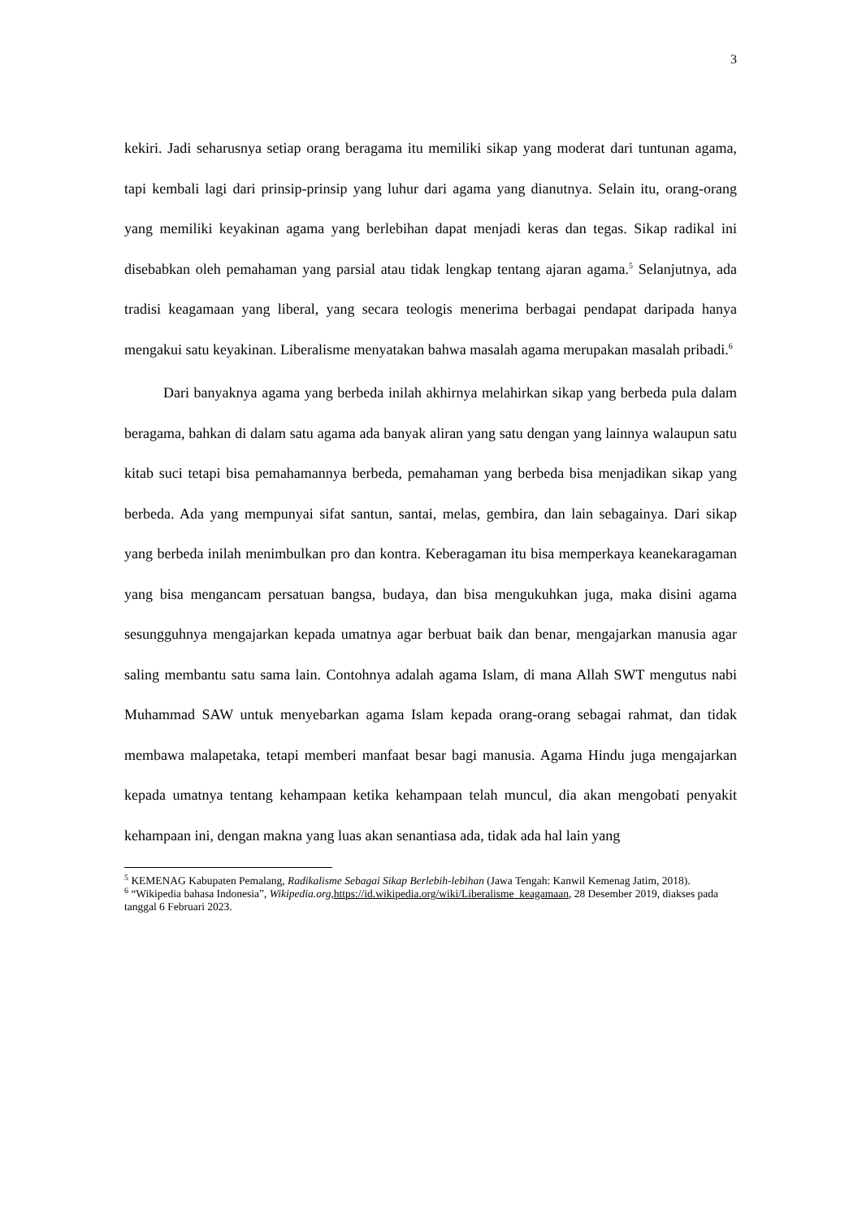3
kekiri. Jadi seharusnya setiap orang beragama itu memiliki sikap yang moderat dari tuntunan agama, tapi kembali lagi dari prinsip-prinsip yang luhur dari agama yang dianutnya. Selain itu, orang-orang yang memiliki keyakinan agama yang berlebihan dapat menjadi keras dan tegas. Sikap radikal ini disebabkan oleh pemahaman yang parsial atau tidak lengkap tentang ajaran agama.<sup>5</sup> Selanjutnya, ada tradisi keagamaan yang liberal, yang secara teologis menerima berbagai pendapat daripada hanya mengakui satu keyakinan. Liberalisme menyatakan bahwa masalah agama merupakan masalah pribadi.<sup>6</sup>
Dari banyaknya agama yang berbeda inilah akhirnya melahirkan sikap yang berbeda pula dalam beragama, bahkan di dalam satu agama ada banyak aliran yang satu dengan yang lainnya walaupun satu kitab suci tetapi bisa pemahamannya berbeda, pemahaman yang berbeda bisa menjadikan sikap yang berbeda. Ada yang mempunyai sifat santun, santai, melas, gembira, dan lain sebagainya. Dari sikap yang berbeda inilah menimbulkan pro dan kontra. Keberagaman itu bisa memperkaya keanekaragaman yang bisa mengancam persatuan bangsa, budaya, dan bisa mengukuhkan juga, maka disini agama sesungguhnya mengajarkan kepada umatnya agar berbuat baik dan benar, mengajarkan manusia agar saling membantu satu sama lain. Contohnya adalah agama Islam, di mana Allah SWT mengutus nabi Muhammad SAW untuk menyebarkan agama Islam kepada orang-orang sebagai rahmat, dan tidak membawa malapetaka, tetapi memberi manfaat besar bagi manusia. Agama Hindu juga mengajarkan kepada umatnya tentang kehampaan ketika kehampaan telah muncul, dia akan mengobati penyakit kehampaan ini, dengan makna yang luas akan senantiasa ada, tidak ada hal lain yang
<sup>5</sup> KEMENAG Kabupaten Pemalang, Radikalisme Sebagai Sikap Berlebih-lebihan (Jawa Tengah: Kanwil Kemenag Jatim, 2018).
<sup>6</sup> “Wikipedia bahasa Indonesia”, Wikipedia.org, https://id.wikipedia.org/wiki/Liberalisme_keagamaan, 28 Desember 2019, diakses pada tanggal 6 Februari 2023.